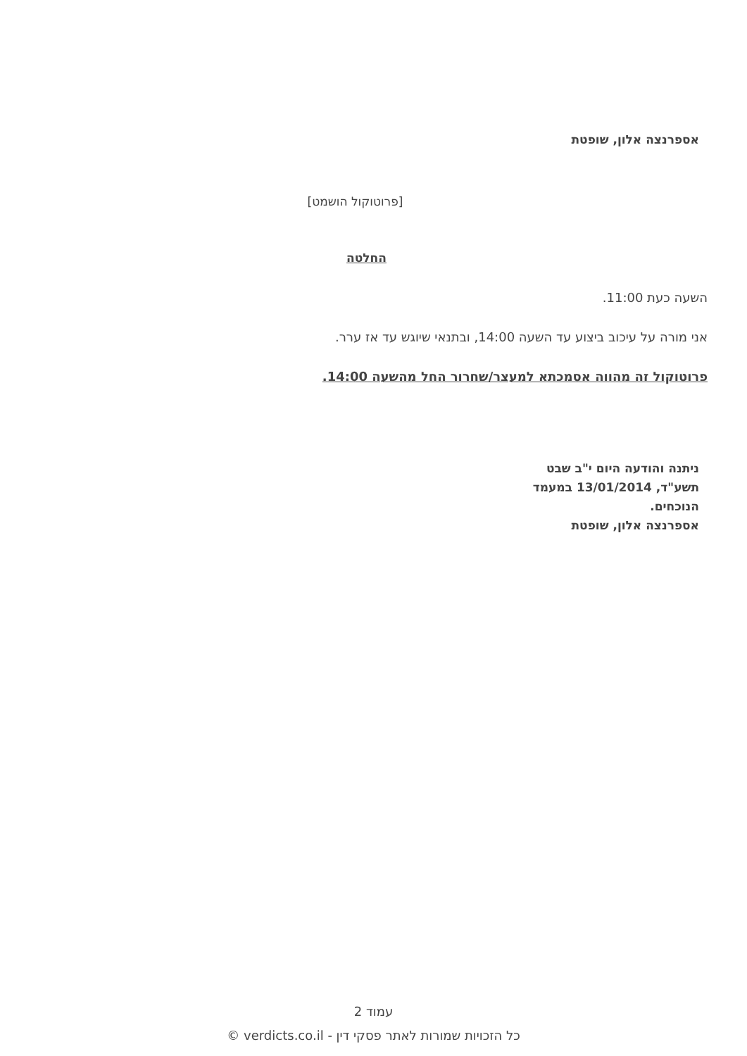אספרנצה אלון, שופטת
[פרוטוקול הושמט]
החלטה
השעה כעת 11:00.
אני מורה על עיכוב ביצוע עד השעה 14:00, ובתנאי שיוגש עד אז ערר.
פרוטוקול זה מהווה אסמכתא למעצר/שחרור החל מהשעה 14:00.
ניתנה והודעה היום י"ב שבט תשע"ד, 13/01/2014 במעמד הנוכחים.
אספרנצה אלון, שופטת
עמוד 2
כל הזכויות שמורות לאתר פסקי דין - verdicts.co.il ©